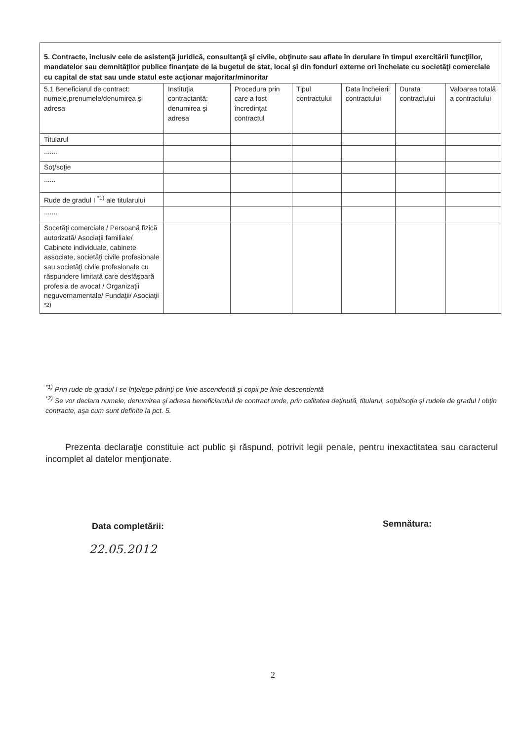| 5. Contracte, inclusiv cele de asistenţă juridică, consultanţă şi civile, obţinute sau aflate în derulare în timpul exercitării funcţiilor, mandatelor sau demnităţilor publice finanţate de la bugetul de stat, local şi din fonduri externe ori încheiate cu societăţi comerciale cu capital de stat sau unde statul este acţionar majoritar/minoritar | | | | | | |
| 5.1 Beneficiarul de contract: numele,prenumele/denumirea şi adresa | Instituţia contractantă: denumirea şi adresa | Procedura prin care a fost încredinţat contractul | Tipul contractului | Data încheierii contractului | Durata contractului | Valoarea totală a contractului |
| Titularul | | | | | | |
| ....... | | | | | | |
| Soţ/soţie | | | | | | |
| ...... | | | | | | |
| Rude de gradul I <sup>*1)</sup> ale titularului | | | | | | |
| ....... | | | | | | |
| Socetăţi comerciale / Persoană fizică autorizată/ Asociaţii familiale/ Cabinete individuale, cabinete associate, societăţi civile profesionale sau societăţi civile profesionale cu răspundere limitată care desfăşoară profesia de avocat / Organizaţii neguvernamentale/ Fundaţii/ Asociaţii <sup>*2)</sup> | | | | | | |
<sup>*1)</sup> Prin rude de gradul I se înţelege părinţi pe linie ascendentă şi copii pe linie descendentă
<sup>*2)</sup> Se vor declara numele, denumirea şi adresa beneficiarului de contract unde, prin calitatea deţinută, titularul, soţul/soţia şi rudele de gradul I obţin contracte, aşa cum sunt definite la pct. 5.
Prezenta declaraţie constituie act public şi răspund, potrivit legii penale, pentru inexactitatea sau caracterul incomplet al datelor menţionate.
Data completării:
22.05.2012
Semnătura:
2